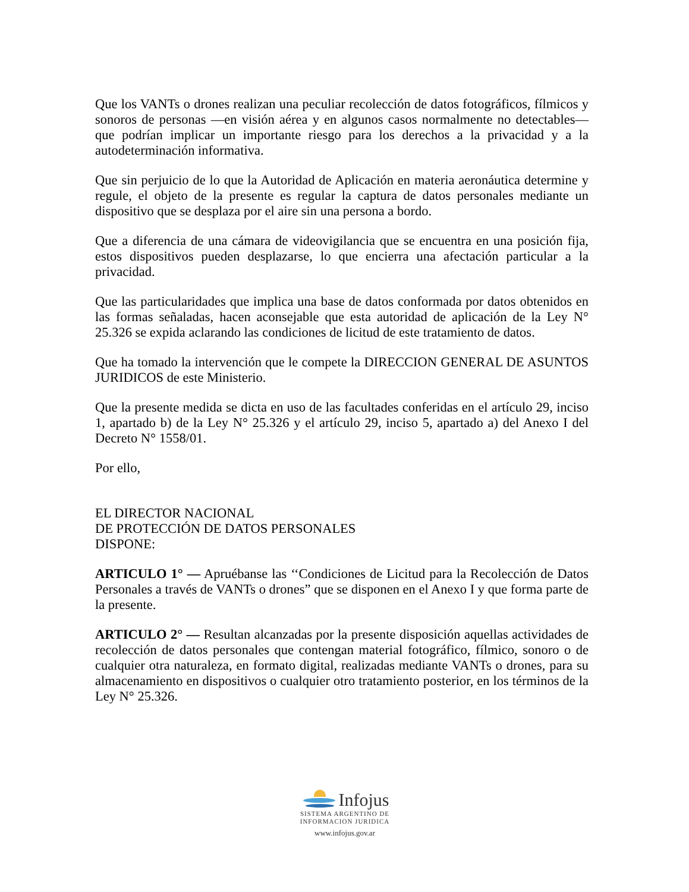Que los VANTs o drones realizan una peculiar recolección de datos fotográficos, fílmicos y sonoros de personas —en visión aérea y en algunos casos normalmente no detectables— que podrían implicar un importante riesgo para los derechos a la privacidad y a la autodeterminación informativa.
Que sin perjuicio de lo que la Autoridad de Aplicación en materia aeronáutica determine y regule, el objeto de la presente es regular la captura de datos personales mediante un dispositivo que se desplaza por el aire sin una persona a bordo.
Que a diferencia de una cámara de videovigilancia que se encuentra en una posición fija, estos dispositivos pueden desplazarse, lo que encierra una afectación particular a la privacidad.
Que las particularidades que implica una base de datos conformada por datos obtenidos en las formas señaladas, hacen aconsejable que esta autoridad de aplicación de la Ley N° 25.326 se expida aclarando las condiciones de licitud de este tratamiento de datos.
Que ha tomado la intervención que le compete la DIRECCION GENERAL DE ASUNTOS JURIDICOS de este Ministerio.
Que la presente medida se dicta en uso de las facultades conferidas en el artículo 29, inciso 1, apartado b) de la Ley N° 25.326 y el artículo 29, inciso 5, apartado a) del Anexo I del Decreto N° 1558/01.
Por ello,
EL DIRECTOR NACIONAL
DE PROTECCIÓN DE DATOS PERSONALES
DISPONE:
ARTICULO 1° — Apruébanse las ‘‘Condiciones de Licitud para la Recolección de Datos Personales a través de VANTs o drones” que se disponen en el Anexo I y que forma parte de la presente.
ARTICULO 2° — Resultan alcanzadas por la presente disposición aquellas actividades de recolección de datos personales que contengan material fotográfico, fílmico, sonoro o de cualquier otra naturaleza, en formato digital, realizadas mediante VANTs o drones, para su almacenamiento en dispositivos o cualquier otro tratamiento posterior, en los términos de la Ley N° 25.326.
Infojus
SISTEMA ARGENTINO DE
INFORMACION JURIDICA
www.infojus.gov.ar